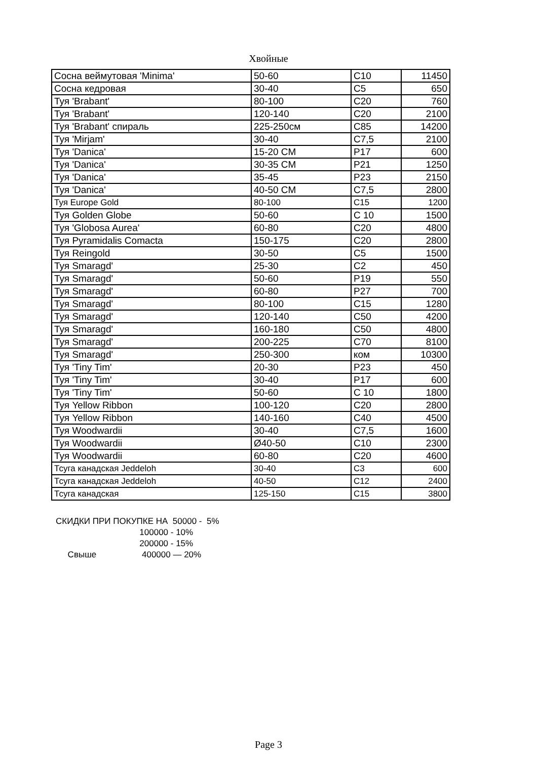Хвойные
| Сосна веймутовая 'Minima' | 50-60 | C10 | 11450 |
| Сосна кедровая | 30-40 | C5 | 650 |
| Туя 'Brabant' | 80-100 | C20 | 760 |
| Туя 'Brabant' | 120-140 | C20 | 2100 |
| Туя 'Brabant' спираль | 225-250см | C85 | 14200 |
| Туя 'Mirjam' | 30-40 | C7,5 | 2100 |
| Туя 'Danica' | 15-20 СМ | P17 | 600 |
| Туя 'Danica' | 30-35 СМ | P21 | 1250 |
| Туя 'Danica' | 35-45 | P23 | 2150 |
| Туя 'Danica' | 40-50 СМ | C7,5 | 2800 |
| Туя Europe Gold | 80-100 | C15 | 1200 |
| Туя Golden Globe | 50-60 | C 10 | 1500 |
| Туя 'Globosa Aurea' | 60-80 | C20 | 4800 |
| Туя Pyramidalis Comacta | 150-175 | C20 | 2800 |
| Туя Reingold | 30-50 | C5 | 1500 |
| Туя Smaragd' | 25-30 | C2 | 450 |
| Туя Smaragd' | 50-60 | P19 | 550 |
| Туя Smaragd' | 60-80 | P27 | 700 |
| Туя Smaragd' | 80-100 | C15 | 1280 |
| Туя Smaragd' | 120-140 | C50 | 4200 |
| Туя Smaragd' | 160-180 | C50 | 4800 |
| Туя Smaragd' | 200-225 | C70 | 8100 |
| Туя Smaragd' | 250-300 | ком | 10300 |
| Туя 'Tiny Tim' | 20-30 | P23 | 450 |
| Туя 'Tiny Tim' | 30-40 | P17 | 600 |
| Туя 'Tiny Tim' | 50-60 | C 10 | 1800 |
| Туя Yellow Ribbon | 100-120 | C20 | 2800 |
| Туя Yellow Ribbon | 140-160 | C40 | 4500 |
| Туя Woodwardii | 30-40 | C7,5 | 1600 |
| Туя Woodwardii | Ø40-50 | C10 | 2300 |
| Туя Woodwardii | 60-80 | C20 | 4600 |
| Тсуга канадская Jeddeloh | 30-40 | C3 | 600 |
| Тсуга канадская Jeddeloh | 40-50 | C12 | 2400 |
| Тсуга канадская | 125-150 | C15 | 3800 |
СКИДКИ ПРИ ПОКУПКЕ НА 50000 - 5% 100000 - 10% 200000 - 15% Свыше 400000 — 20%
Page 3